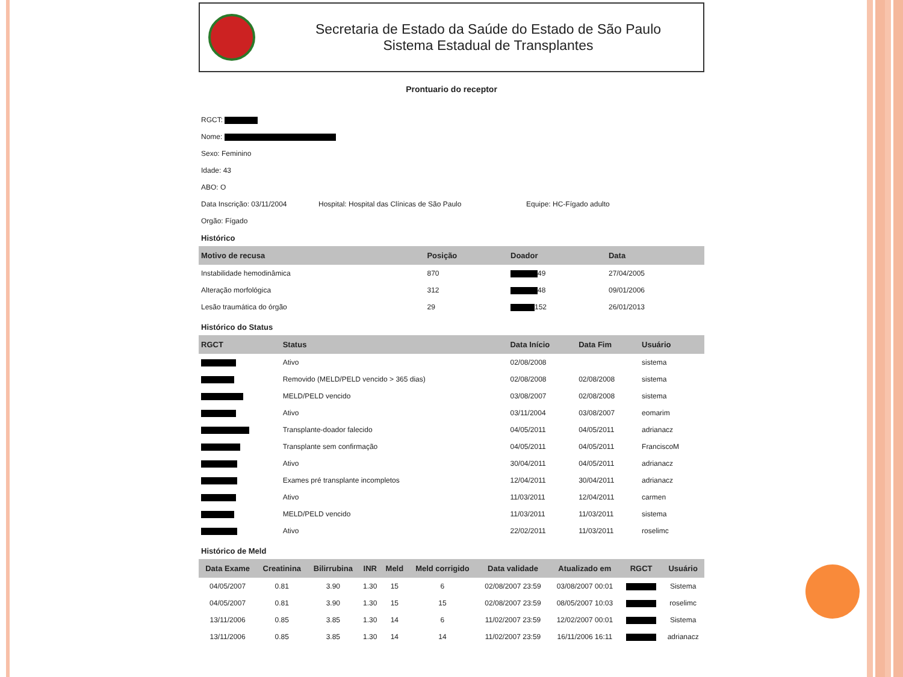Secretaria de Estado da Saúde do Estado de São Paulo
Sistema Estadual de Transplantes
Prontuario do receptor
RGCT:
Nome:
Sexo: Feminino
Idade: 43
ABO: O
Data Inscrição: 03/11/2004 Hospital: Hospital das Clínicas de São Paulo Equipe: HC-Fígado adulto
Orgão: Fígado
Histórico
| Motivo de recusa | Posição | Doador | Data |
| --- | --- | --- | --- |
| Instabilidade hemodinâmica | 870 | 49 | 27/04/2005 |
| Alteração morfológica | 312 | 48 | 09/01/2006 |
| Lesão traumática do órgão | 29 | 152 | 26/01/2013 |
Histórico do Status
| RGCT | Status | Data Início | Data Fim | Usuário |
| --- | --- | --- | --- | --- |
| | Ativo | 02/08/2008 | | sistema |
| | Removido (MELD/PELD vencido > 365 dias) | 02/08/2008 | 02/08/2008 | sistema |
| | MELD/PELD vencido | 03/08/2007 | 02/08/2008 | sistema |
| | Ativo | 03/11/2004 | 03/08/2007 | eomarim |
| | Transplante-doador falecido | 04/05/2011 | 04/05/2011 | adrianacz |
| | Transplante sem confirmação | 04/05/2011 | 04/05/2011 | FranciscoM |
| | Ativo | 30/04/2011 | 04/05/2011 | adrianacz |
| | Exames pré transplante incompletos | 12/04/2011 | 30/04/2011 | adrianacz |
| | Ativo | 11/03/2011 | 12/04/2011 | carmen |
| | MELD/PELD vencido | 11/03/2011 | 11/03/2011 | sistema |
| | Ativo | 22/02/2011 | 11/03/2011 | roselimc |
Histórico de Meld
| Data Exame | Creatinina | Bilirrubina | INR | Meld | Meld corrigido | Data validade | Atualizado em | RGCT | Usuário |
| --- | --- | --- | --- | --- | --- | --- | --- | --- | --- |
| 04/05/2007 | 0.81 | 3.90 | 1.30 | 15 | 6 | 02/08/2007 23:59 | 03/08/2007 00:01 | | Sistema |
| 04/05/2007 | 0.81 | 3.90 | 1.30 | 15 | 15 | 02/08/2007 23:59 | 08/05/2007 10:03 | | roselimc |
| 13/11/2006 | 0.85 | 3.85 | 1.30 | 14 | 6 | 11/02/2007 23:59 | 12/02/2007 00:01 | | Sistema |
| 13/11/2006 | 0.85 | 3.85 | 1.30 | 14 | 14 | 11/02/2007 23:59 | 16/11/2006 16:11 | | adrianacz |